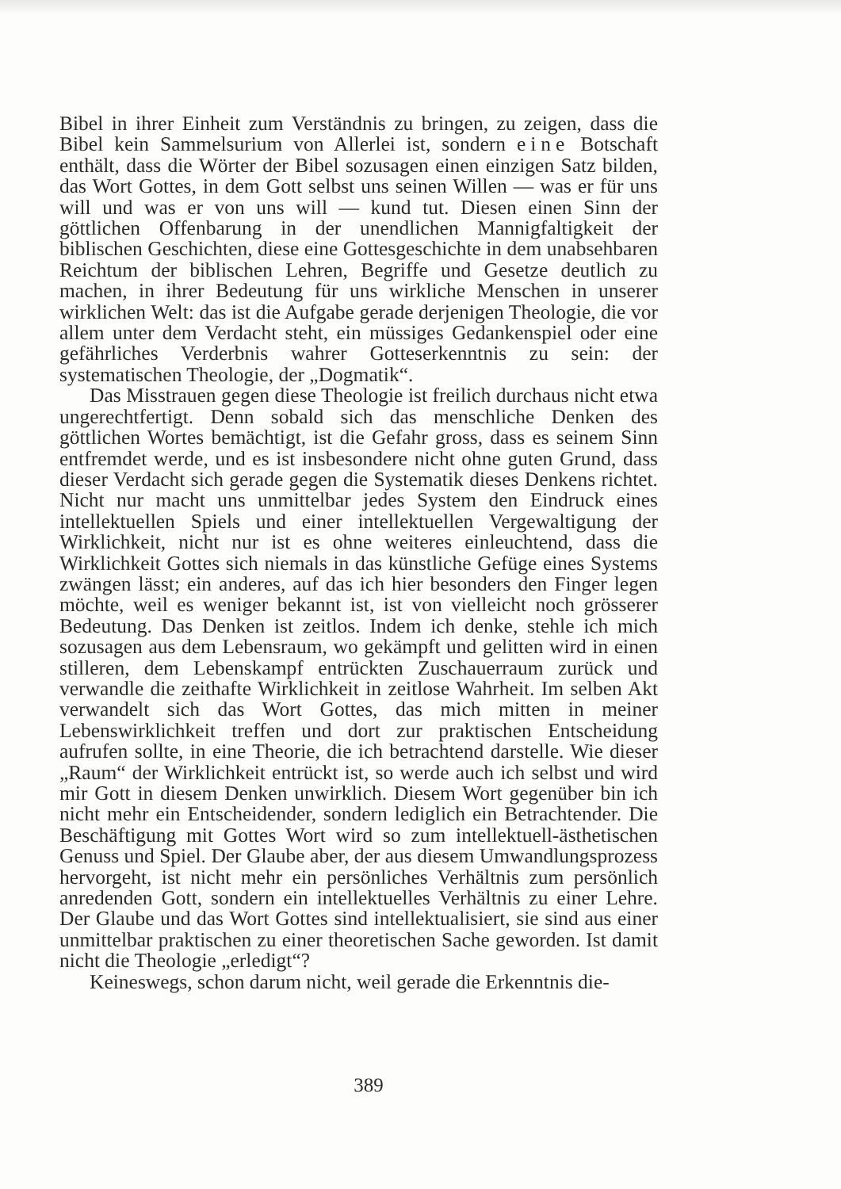Bibel in ihrer Einheit zum Verständnis zu bringen, zu zeigen, dass die Bibel kein Sammelsurium von Allerlei ist, sondern eine Botschaft enthält, dass die Wörter der Bibel sozusagen einen einzigen Satz bilden, das Wort Gottes, in dem Gott selbst uns seinen Willen — was er für uns will und was er von uns will — kund tut. Diesen einen Sinn der göttlichen Offenbarung in der unendlichen Mannigfaltigkeit der biblischen Geschichten, diese eine Gottesgeschichte in dem unabsehbaren Reichtum der biblischen Lehren, Begriffe und Gesetze deutlich zu machen, in ihrer Bedeutung für uns wirkliche Menschen in unserer wirklichen Welt: das ist die Aufgabe gerade derjenigen Theologie, die vor allem unter dem Verdacht steht, ein müssiges Gedankenspiel oder eine gefährliches Verderbnis wahrer Gotteserkenntnis zu sein: der systematischen Theologie, der „Dogmatik“.
Das Misstrauen gegen diese Theologie ist freilich durchaus nicht etwa ungerechtfertigt. Denn sobald sich das menschliche Denken des göttlichen Wortes bemächtigt, ist die Gefahr gross, dass es seinem Sinn entfremdet werde, und es ist insbesondere nicht ohne guten Grund, dass dieser Verdacht sich gerade gegen die Systematik dieses Denkens richtet. Nicht nur macht uns unmittelbar jedes System den Eindruck eines intellektuellen Spiels und einer intellektuellen Vergewaltigung der Wirklichkeit, nicht nur ist es ohne weiteres einleuchtend, dass die Wirklichkeit Gottes sich niemals in das künstliche Gefüge eines Systems zwängen lässt; ein anderes, auf das ich hier besonders den Finger legen möchte, weil es weniger bekannt ist, ist von vielleicht noch grösserer Bedeutung. Das Denken ist zeitlos. Indem ich denke, stehle ich mich sozusagen aus dem Lebensraum, wo gekämpft und gelitten wird in einen stilleren, dem Lebenskampf entrückten Zuschauerraum zurück und verwandle die zeithafte Wirklichkeit in zeitlose Wahrheit. Im selben Akt verwandelt sich das Wort Gottes, das mich mitten in meiner Lebenswirklichkeit treffen und dort zur praktischen Entscheidung aufrufen sollte, in eine Theorie, die ich betrachtend darstelle. Wie dieser „Raum“ der Wirklichkeit entrückt ist, so werde auch ich selbst und wird mir Gott in diesem Denken unwirklich. Diesem Wort gegenüber bin ich nicht mehr ein Entscheidender, sondern lediglich ein Betrachtender. Die Beschäftigung mit Gottes Wort wird so zum intellektuell-ästhetischen Genuss und Spiel. Der Glaube aber, der aus diesem Umwandlungsprozess hervorgeht, ist nicht mehr ein persönliches Verhältnis zum persönlich anredenden Gott, sondern ein intellektuelles Verhältnis zu einer Lehre. Der Glaube und das Wort Gottes sind intellektualisiert, sie sind aus einer unmittelbar praktischen zu einer theoretischen Sache geworden. Ist damit nicht die Theologie „erledigt“?
Keineswegs, schon darum nicht, weil gerade die Erkenntnis die-
389